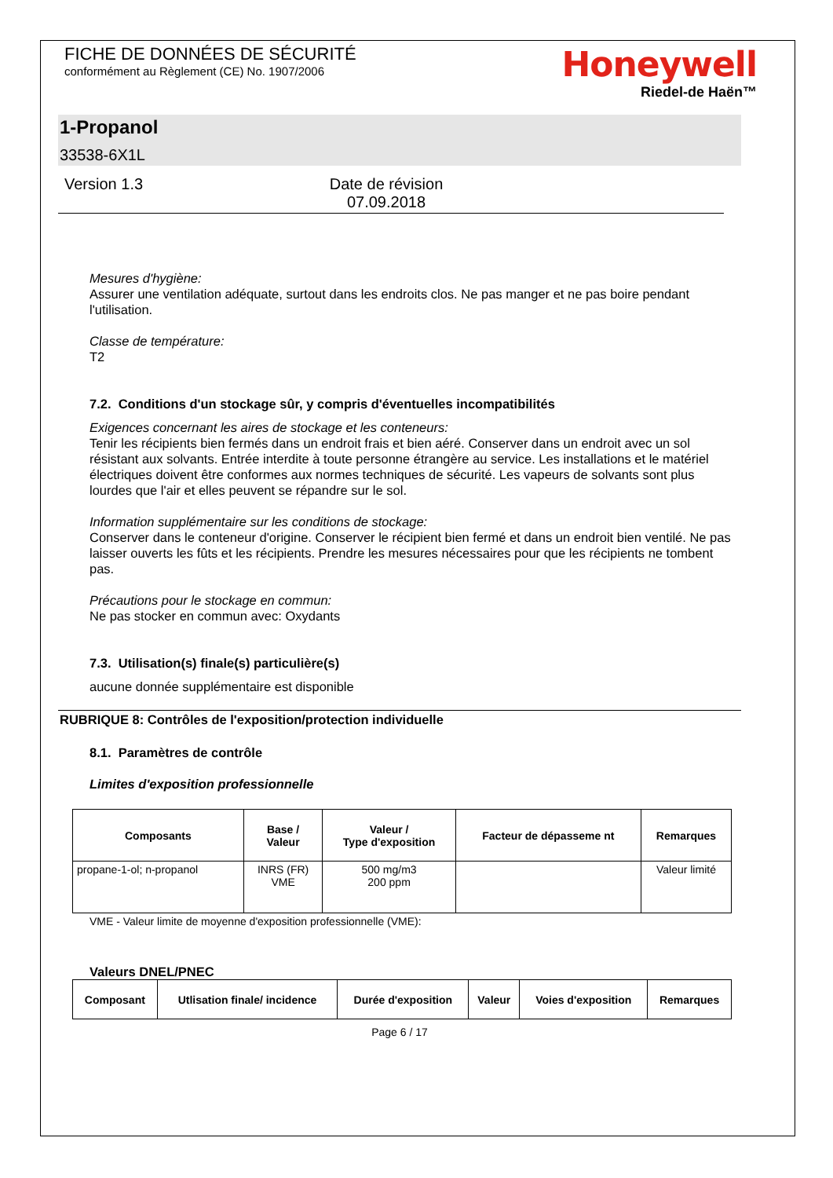FICHE DE DONNÉES DE SÉCURITÉ
conformément au Règlement (CE) No. 1907/2006
Honeywell
Riedel-de Haën™
1-Propanol
33538-6X1L
Version 1.3 Date de révision 07.09.2018
Mesures d'hygiène:
Assurer une ventilation adéquate, surtout dans les endroits clos. Ne pas manger et ne pas boire pendant l'utilisation.
Classe de température:
T2
7.2. Conditions d'un stockage sûr, y compris d'éventuelles incompatibilités
Exigences concernant les aires de stockage et les conteneurs:
Tenir les récipients bien fermés dans un endroit frais et bien aéré. Conserver dans un endroit avec un sol résistant aux solvants. Entrée interdite à toute personne étrangère au service. Les installations et le matériel électriques doivent être conformes aux normes techniques de sécurité. Les vapeurs de solvants sont plus lourdes que l'air et elles peuvent se répandre sur le sol.
Information supplémentaire sur les conditions de stockage:
Conserver dans le conteneur d'origine. Conserver le récipient bien fermé et dans un endroit bien ventilé. Ne pas laisser ouverts les fûts et les récipients. Prendre les mesures nécessaires pour que les récipients ne tombent pas.
Précautions pour le stockage en commun:
Ne pas stocker en commun avec: Oxydants
7.3. Utilisation(s) finale(s) particulière(s)
aucune donnée supplémentaire est disponible
RUBRIQUE 8: Contrôles de l'exposition/protection individuelle
8.1. Paramètres de contrôle
Limites d'exposition professionnelle
| Composants | Base / Valeur | Valeur / Type d'exposition | Facteur de dépasseme nt | Remarques |
| --- | --- | --- | --- | --- |
| propane-1-ol; n-propanol | INRS (FR) VME | 500 mg/m3 200 ppm | | Valeur limité |
VME - Valeur limite de moyenne d'exposition professionnelle (VME):
Valeurs DNEL/PNEC
| Composant | Utlisation finale/ incidence | Durée d'exposition | Valeur | Voies d'exposition | Remarques |
| --- | --- | --- | --- | --- | --- |
Page 6 / 17